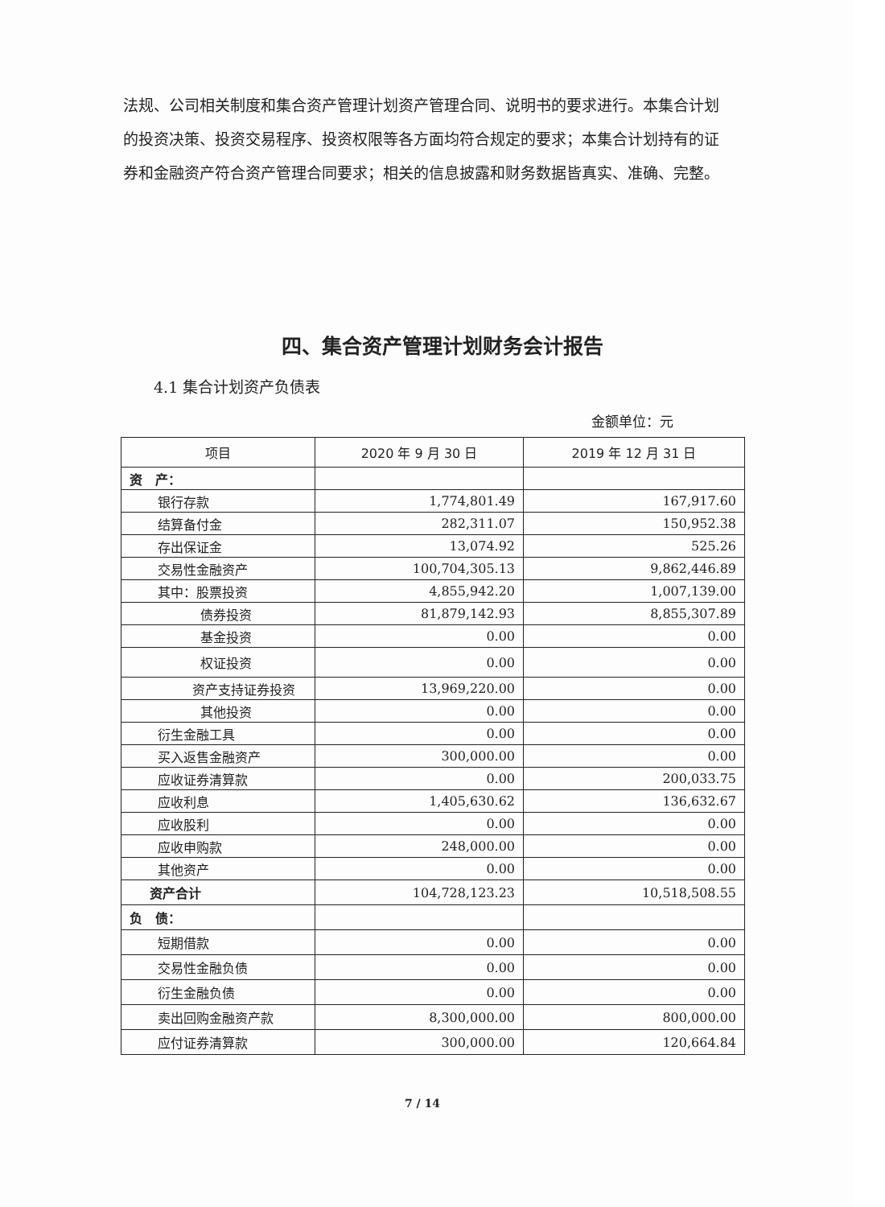法规、公司相关制度和集合资产管理计划资产管理合同、说明书的要求进行。本集合计划的投资决策、投资交易程序、投资权限等各方面均符合规定的要求；本集合计划持有的证券和金融资产符合资产管理合同要求；相关的信息披露和财务数据皆真实、准确、完整。
四、集合资产管理计划财务会计报告
4.1 集合计划资产负债表
金额单位：元
| 项目 | 2020 年 9 月 30 日 | 2019 年 12 月 31 日 |
| --- | --- | --- |
| 资 产： | | |
| 银行存款 | 1,774,801.49 | 167,917.60 |
| 结算备付金 | 282,311.07 | 150,952.38 |
| 存出保证金 | 13,074.92 | 525.26 |
| 交易性金融资产 | 100,704,305.13 | 9,862,446.89 |
| 其中：股票投资 | 4,855,942.20 | 1,007,139.00 |
| 债券投资 | 81,879,142.93 | 8,855,307.89 |
| 基金投资 | 0.00 | 0.00 |
| 权证投资 | 0.00 | 0.00 |
| 资产支持证券投资 | 13,969,220.00 | 0.00 |
| 其他投资 | 0.00 | 0.00 |
| 衍生金融工具 | 0.00 | 0.00 |
| 买入返售金融资产 | 300,000.00 | 0.00 |
| 应收证券清算款 | 0.00 | 200,033.75 |
| 应收利息 | 1,405,630.62 | 136,632.67 |
| 应收股利 | 0.00 | 0.00 |
| 应收申购款 | 248,000.00 | 0.00 |
| 其他资产 | 0.00 | 0.00 |
| 资产合计 | 104,728,123.23 | 10,518,508.55 |
| 负 债： | | |
| 短期借款 | 0.00 | 0.00 |
| 交易性金融负债 | 0.00 | 0.00 |
| 衍生金融负债 | 0.00 | 0.00 |
| 卖出回购金融资产款 | 8,300,000.00 | 800,000.00 |
| 应付证券清算款 | 300,000.00 | 120,664.84 |
7 / 14